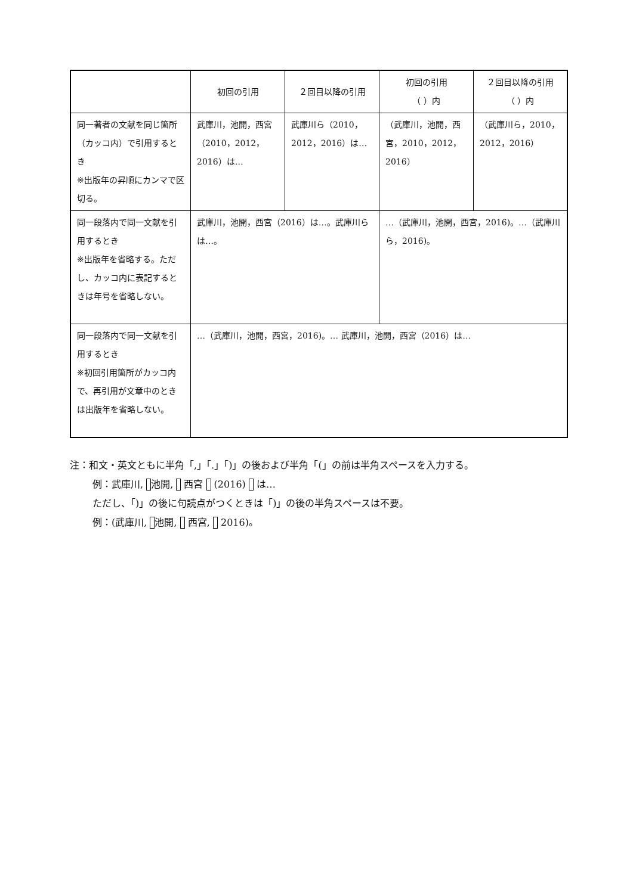| | 初回の引用 | ２回目以降の引用 | 初回の引用 （ ）内 | ２回目以降の引用 （ ）内 |
| --- | --- | --- | --- | --- |
| 同一著者の文献を同じ箇所（カッコ内）で引用するとき ※出版年の昇順にカンマで区切る。 | 武庫川，池開，西宮（2010，2012，2016）は… | 武庫川ら（2010，2012，2016）は… | （武庫川，池開，西宮，2010，2012，2016） | （武庫川ら，2010，2012，2016） |
| 同一段落内で同一文献を引用するとき ※出版年を省略する。ただし、カッコ内に表記するときは年号を省略しない。 | 武庫川，池開，西宮（2016）は…。武庫川らは…。 | | …（武庫川，池開，西宮，2016)。…（武庫川ら，2016)。 | |
| 同一段落内で同一文献を引用するとき ※初回引用箇所がカッコ内で、再引用が文章中のときは出版年を省略しない。 | …（武庫川，池開，西宮，2016)。… 武庫川，池開，西宮（2016）は… | | | |
注：和文・英文ともに半角「,」「.」「)」の後および半角「(」の前は半角スペースを入力する。
例：武庫川, 池開, 西宮 (2016) は…
ただし、「)」の後に句読点がつくときは「)」の後の半角スペースは不要。
例：(武庫川, 池開, 西宮, 2016)。